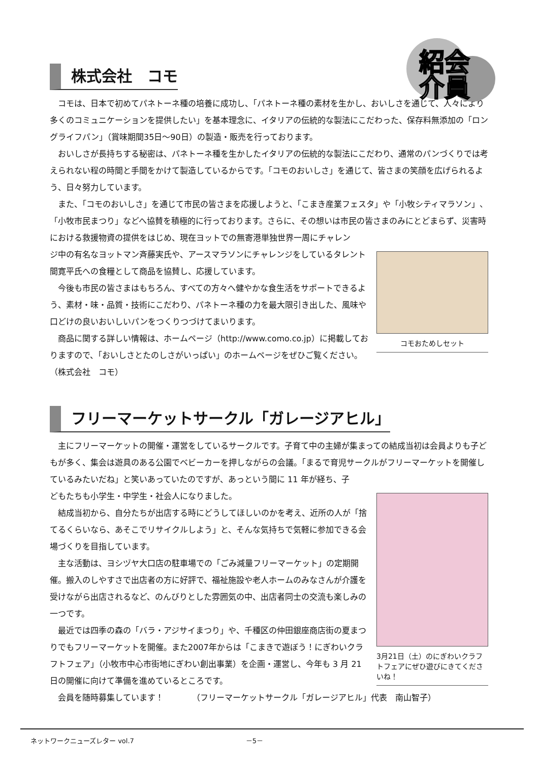紹会
介員
株式会社　コモ
コモは、日本で初めてパネトーネ種の培養に成功し、「パネトーネ種の素材を生かし、おいしさを通じて、人々により多くのコミュニケーションを提供したい」を基本理念に、イタリアの伝統的な製法にこだわった、保存料無添加の「ロングライフパン」（賞味期間35日～90日）の製造・販売を行っております。
おいしさが長持ちする秘密は、パネトーネ種を生かしたイタリアの伝統的な製法にこだわり、通常のパンづくりでは考えられない程の時間と手間をかけて製造しているからです。「コモのおいしさ」を通じて、皆さまの笑顔を広げられるよう、日々努力しています。
また、「コモのおいしさ」を通じて市民の皆さまを応援しようと、「こまき産業フェスタ」や「小牧シティマラソン」、「小牧市民まつり」などへ協賛を積極的に行っております。さらに、その想いは市民の皆さまのみにとどまらず、災害時における救援物資の提供をはじめ、現在ヨットでの無寄港単独世界一周にチャレン
コモおためしセット
ジ中の有名なヨットマン斉藤実氏や、アースマラソンにチャレンジをしているタレント間寛平氏への食糧として商品を協賛し、応援しています。
今後も市民の皆さまはもちろん、すべての方々へ健やかな食生活をサポートできるよう、素材・味・品質・技術にこだわり、パネトーネ種の力を最大限引き出した、風味や口どけの良いおいしいパンをつくりつづけてまいります。
商品に関する詳しい情報は、ホームページ（http://www.como.co.jp）に掲載しておりますので、「おいしさとたのしさがいっぱい」のホームページをぜひご覧ください。　　　　　　（株式会社　コモ）
フリーマーケットサークル「ガレージアヒル」
主にフリーマーケットの開催・運営をしているサークルです。子育て中の主婦が集まっての結成当初は会員よりも子どもが多く、集会は遊具のある公園でベビーカーを押しながらの会議。「まるで育児サークルがフリーマーケットを開催しているみたいだね」と笑いあっていたのですが、あっという間に 11 年が経ち、子
3月21日（土）のにぎわいクラフトフェアにぜひ遊びにきてくださいね！
どもたちも小学生・中学生・社会人になりました。
結成当初から、自分たちが出店する時にどうしてほしいのかを考え、近所の人が「捨てるくらいなら、あそこでリサイクルしよう」と、そんな気持ちで気軽に参加できる会場づくりを目指しています。
主な活動は、ヨシヅヤ大口店の駐車場での「ごみ減量フリーマーケット」の定期開催。搬入のしやすさで出店者の方に好評で、福祉施設や老人ホームのみなさんが介護を受けながら出店されるなど、のんびりとした雰囲気の中、出店者同士の交流も楽しみの一つです。
最近では四季の森の「バラ・アジサイまつり」や、千種区の仲田銀座商店街の夏まつりでもフリーマーケットを開催。また2007年からは「こまきで遊ぼう！にぎわいクラフトフェア」（小牧市中心市街地にぎわい創出事業）を企画・運営し、今年も 3 月 21日の開催に向けて準備を進めているところです。
会員を随時募集しています！　　　　（フリーマーケットサークル「ガレージアヒル」代表　南山智子）
ネットワークニューズレター vol.7 －5－